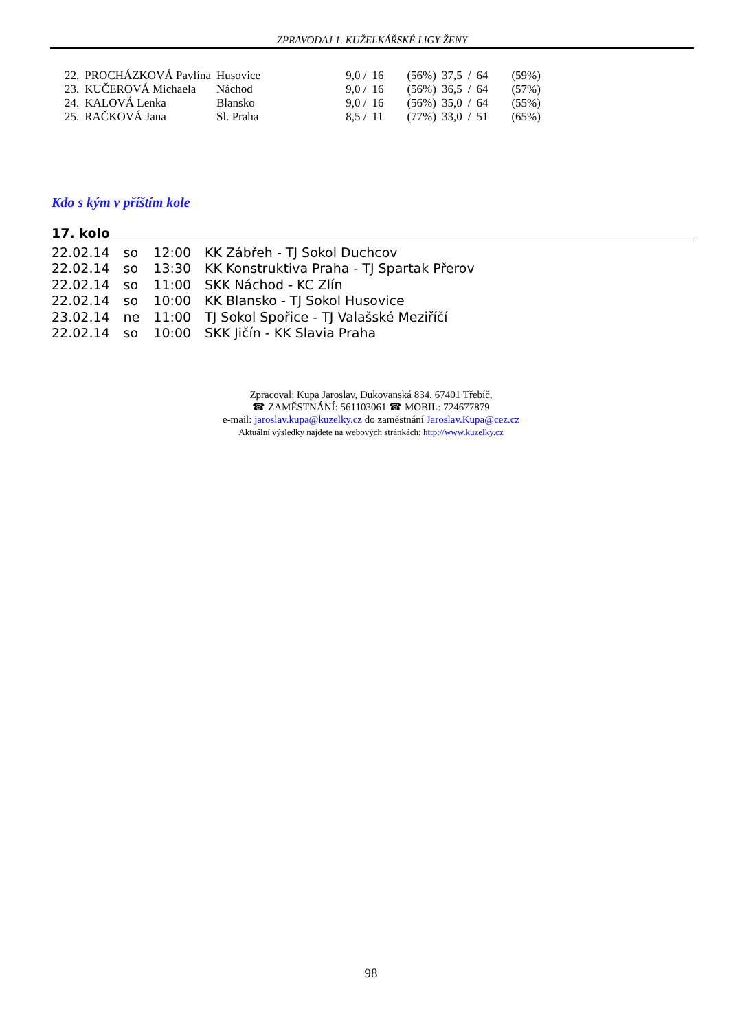ZPRAVODAJ 1. KUŽELKÁŘSKÉ LIGY ŽENY
| 22. | PROCHÁZKOVÁ Pavlína | Husovice | 9,0 / | 16 | (56%) | 37,5 | / | 64 | (59%) |
| 23. | KUČEROVÁ Michaela | Náchod | 9,0 / | 16 | (56%) | 36,5 | / | 64 | (57%) |
| 24. | KALOVÁ Lenka | Blansko | 9,0 / | 16 | (56%) | 35,0 | / | 64 | (55%) |
| 25. | RAČKOVÁ Jana | Sl. Praha | 8,5 / | 11 | (77%) | 33,0 | / | 51 | (65%) |
Kdo s kým v příštím kole
17. kolo
| 22.02.14 | so | 12:00 | KK Zábřeh - TJ Sokol Duchcov |
| 22.02.14 | so | 13:30 | KK Konstruktiva Praha - TJ Spartak Přerov |
| 22.02.14 | so | 11:00 | SKK Náchod - KC Zlín |
| 22.02.14 | so | 10:00 | KK Blansko - TJ Sokol Husovice |
| 23.02.14 | ne | 11:00 | TJ Sokol Spořice - TJ Valašské Meziříčí |
| 22.02.14 | so | 10:00 | SKK Jičín - KK Slavia Praha |
Zpracoval: Kupa Jaroslav, Dukovanská 834, 67401 Třebíč,
☎ ZAMĚSTNÁNÍ: 561103061 ☎ MOBIL: 724677879
e-mail: jaroslav.kupa@kuzelky.cz do zaměstnání Jaroslav.Kupa@cez.cz
Aktuální výsledky najdete na webových stránkách: http://www.kuzelky.cz
98